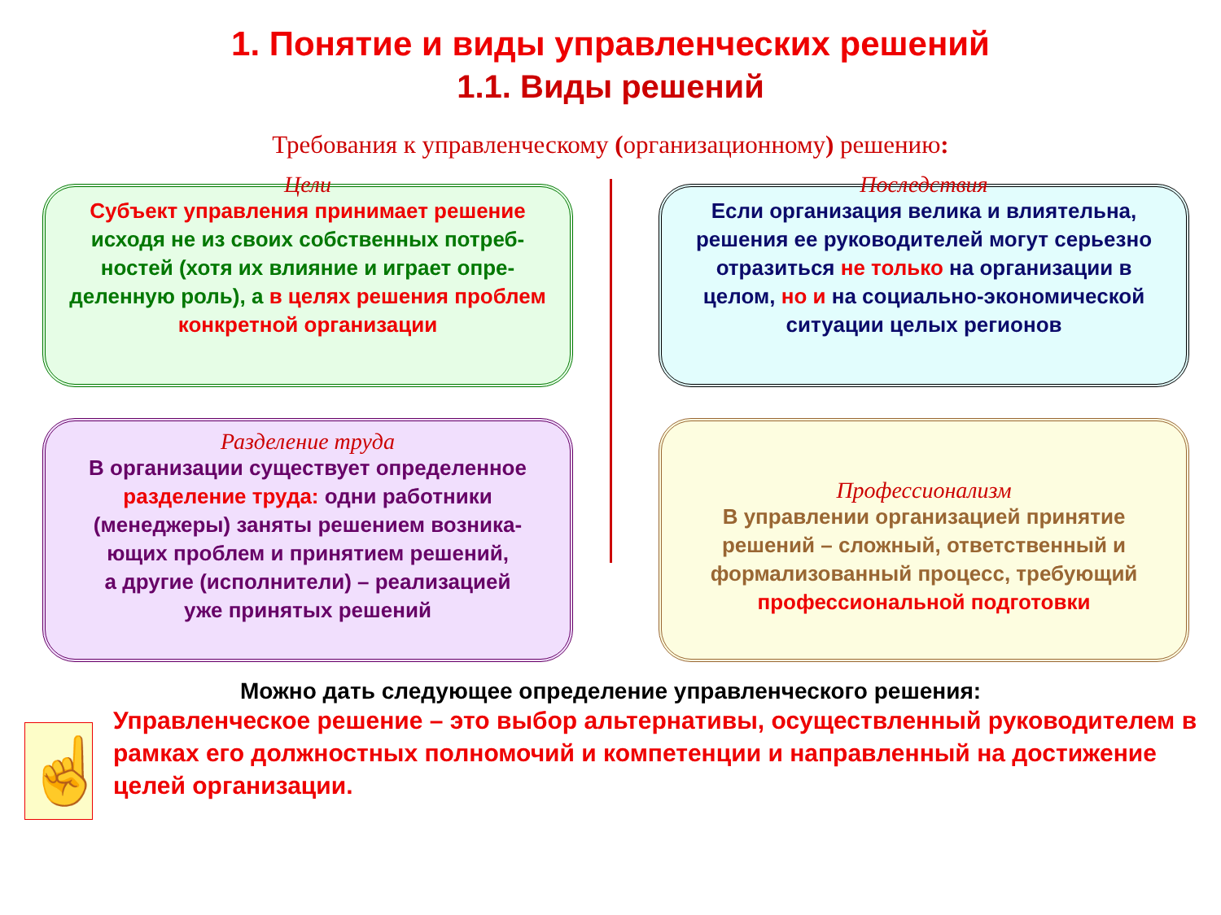1. Понятие и виды управленческих решений
1.1. Виды решений
Требования к управленческому (организационному) решению:
Цели
Субъект управления принимает решение
исходя не из своих собственных потреб-
ностей (хотя их влияние и играет опре-
деленную роль), а в целях решения проблем конкретной организации
Последствия
Если организация велика и влиятельна, решения ее руководителей могут серьезно
отразиться не только на организации в целом, но и на социально-экономической
ситуации целых регионов
Разделение труда
В организации существует определенное
разделение труда: одни работники (менеджеры) заняты решением возника-
ющих проблем и принятием решений,
а другие (исполнители) – реализацией
уже принятых решений
Профессионализм
В управлении организацией принятие решений – сложный, ответственный и формализованный процесс, требующий профессиональной подготовки
Можно дать следующее определение управленческого решения:
☝
Управленческое решение – это выбор альтернативы, осуществленный руководителем в рамках его должностных полномочий и компетенции и направленный на достижение целей организации.